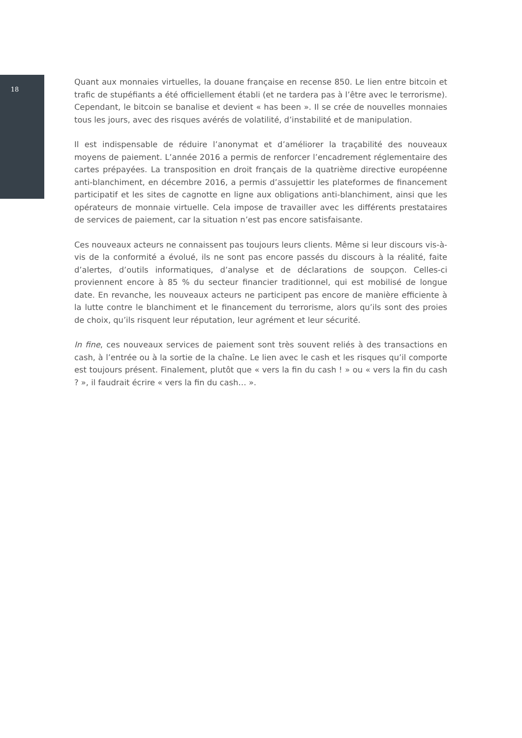18
Quant aux monnaies virtuelles, la douane française en recense 850. Le lien entre bitcoin et trafic de stupéfiants a été officiellement établi (et ne tardera pas à l’être avec le terrorisme). Cependant, le bitcoin se banalise et devient « has been ». Il se crée de nouvelles monnaies tous les jours, avec des risques avérés de volatilité, d’instabilité et de manipulation.
Il est indispensable de réduire l’anonymat et d’améliorer la traçabilité des nouveaux moyens de paiement. L’année 2016 a permis de renforcer l’encadrement réglementaire des cartes prépayées. La transposition en droit français de la quatrième directive européenne anti-blanchiment, en décembre 2016, a permis d’assujettir les plateformes de financement participatif et les sites de cagnotte en ligne aux obligations anti-blanchiment, ainsi que les opérateurs de monnaie virtuelle. Cela impose de travailler avec les différents prestataires de services de paiement, car la situation n’est pas encore satisfaisante.
Ces nouveaux acteurs ne connaissent pas toujours leurs clients. Même si leur discours vis-à-vis de la conformité a évolué, ils ne sont pas encore passés du discours à la réalité, faite d’alertes, d’outils informatiques, d’analyse et de déclarations de soupçon. Celles-ci proviennent encore à 85 % du secteur financier traditionnel, qui est mobilisé de longue date. En revanche, les nouveaux acteurs ne participent pas encore de manière efficiente à la lutte contre le blanchiment et le financement du terrorisme, alors qu’ils sont des proies de choix, qu’ils risquent leur réputation, leur agrément et leur sécurité.
In fine, ces nouveaux services de paiement sont très souvent reliés à des transactions en cash, à l’entrée ou à la sortie de la chaîne. Le lien avec le cash et les risques qu’il comporte est toujours présent. Finalement, plutôt que « vers la fin du cash ! » ou « vers la fin du cash ? », il faudrait écrire « vers la fin du cash… ».